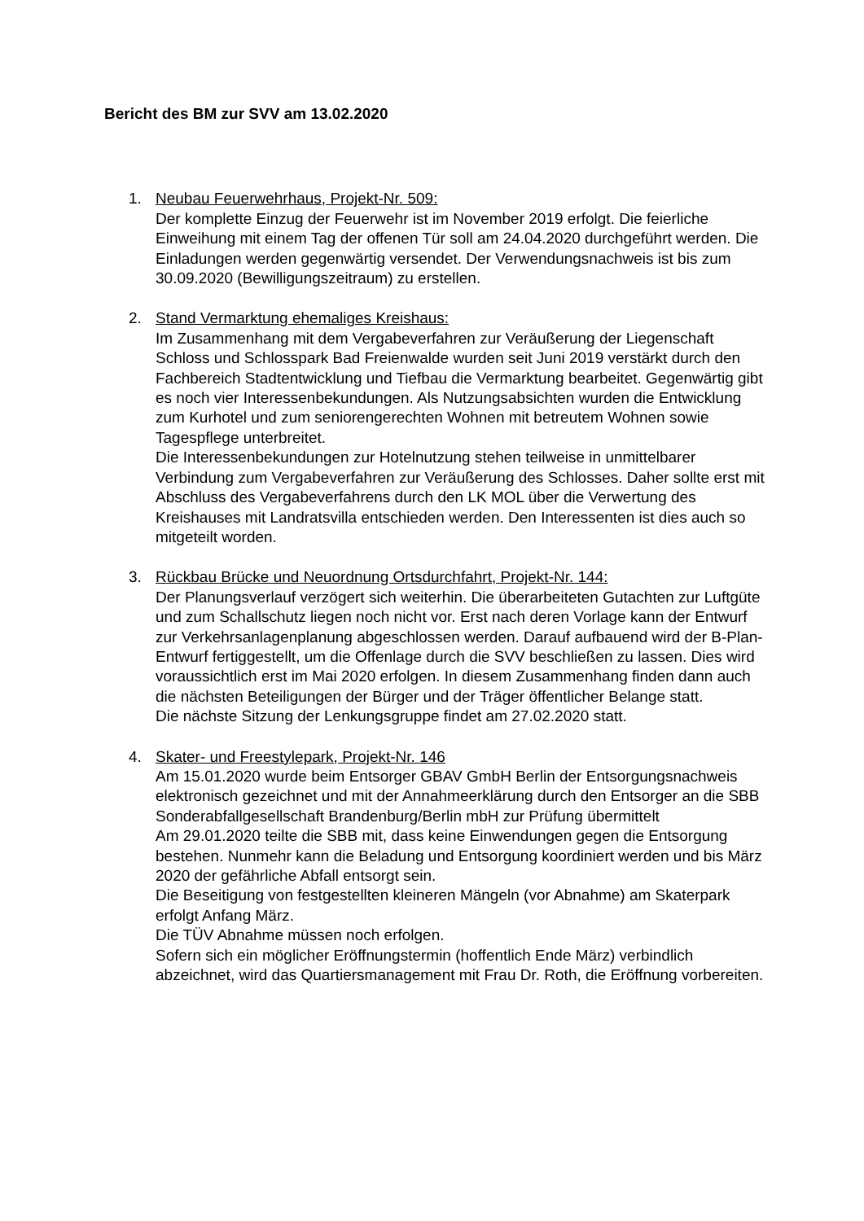Bericht des BM zur SVV am 13.02.2020
1. Neubau Feuerwehrhaus, Projekt-Nr. 509:
Der komplette Einzug der Feuerwehr ist im November 2019 erfolgt. Die feierliche Einweihung mit einem Tag der offenen Tür soll am 24.04.2020 durchgeführt werden. Die Einladungen werden gegenwärtig versendet. Der Verwendungsnachweis ist bis zum 30.09.2020 (Bewilligungszeitraum) zu erstellen.
2. Stand Vermarktung ehemaliges Kreishaus:
Im Zusammenhang mit dem Vergabeverfahren zur Veräußerung der Liegenschaft Schloss und Schlosspark Bad Freienwalde wurden seit Juni 2019 verstärkt durch den Fachbereich Stadtentwicklung und Tiefbau die Vermarktung bearbeitet. Gegenwärtig gibt es noch vier Interessenbekundungen. Als Nutzungsabsichten wurden die Entwicklung zum Kurhotel und zum seniorengerechten Wohnen mit betreutem Wohnen sowie Tagespflege unterbreitet.
Die Interessenbekundungen zur Hotelnutzung stehen teilweise in unmittelbarer Verbindung zum Vergabeverfahren zur Veräußerung des Schlosses. Daher sollte erst mit Abschluss des Vergabeverfahrens durch den LK MOL über die Verwertung des Kreishauses mit Landratsvilla entschieden werden. Den Interessenten ist dies auch so mitgeteilt worden.
3. Rückbau Brücke und Neuordnung Ortsdurchfahrt, Projekt-Nr. 144:
Der Planungsverlauf verzögert sich weiterhin. Die überarbeiteten Gutachten zur Luftgüte und zum Schallschutz liegen noch nicht vor. Erst nach deren Vorlage kann der Entwurf zur Verkehrsanlagenplanung abgeschlossen werden. Darauf aufbauend wird der B-Plan-Entwurf fertiggestellt, um die Offenlage durch die SVV beschließen zu lassen. Dies wird voraussichtlich erst im Mai 2020 erfolgen. In diesem Zusammenhang finden dann auch die nächsten Beteiligungen der Bürger und der Träger öffentlicher Belange statt.
Die nächste Sitzung der Lenkungsgruppe findet am 27.02.2020 statt.
4. Skater- und Freestylepark, Projekt-Nr. 146
Am 15.01.2020 wurde beim Entsorger GBAV GmbH Berlin der Entsorgungsnachweis elektronisch gezeichnet und mit der Annahmeerklärung durch den Entsorger an die SBB Sonderabfallgesellschaft Brandenburg/Berlin mbH zur Prüfung übermittelt
Am 29.01.2020 teilte die SBB mit, dass keine Einwendungen gegen die Entsorgung bestehen. Nunmehr kann die Beladung und Entsorgung koordiniert werden und bis März 2020 der gefährliche Abfall entsorgt sein.
Die Beseitigung von festgestellten kleineren Mängeln (vor Abnahme) am Skaterpark erfolgt Anfang März.
Die TÜV Abnahme müssen noch erfolgen.
Sofern sich ein möglicher Eröffnungstermin (hoffentlich Ende März) verbindlich abzeichnet, wird das Quartiersmanagement mit Frau Dr. Roth, die Eröffnung vorbereiten.